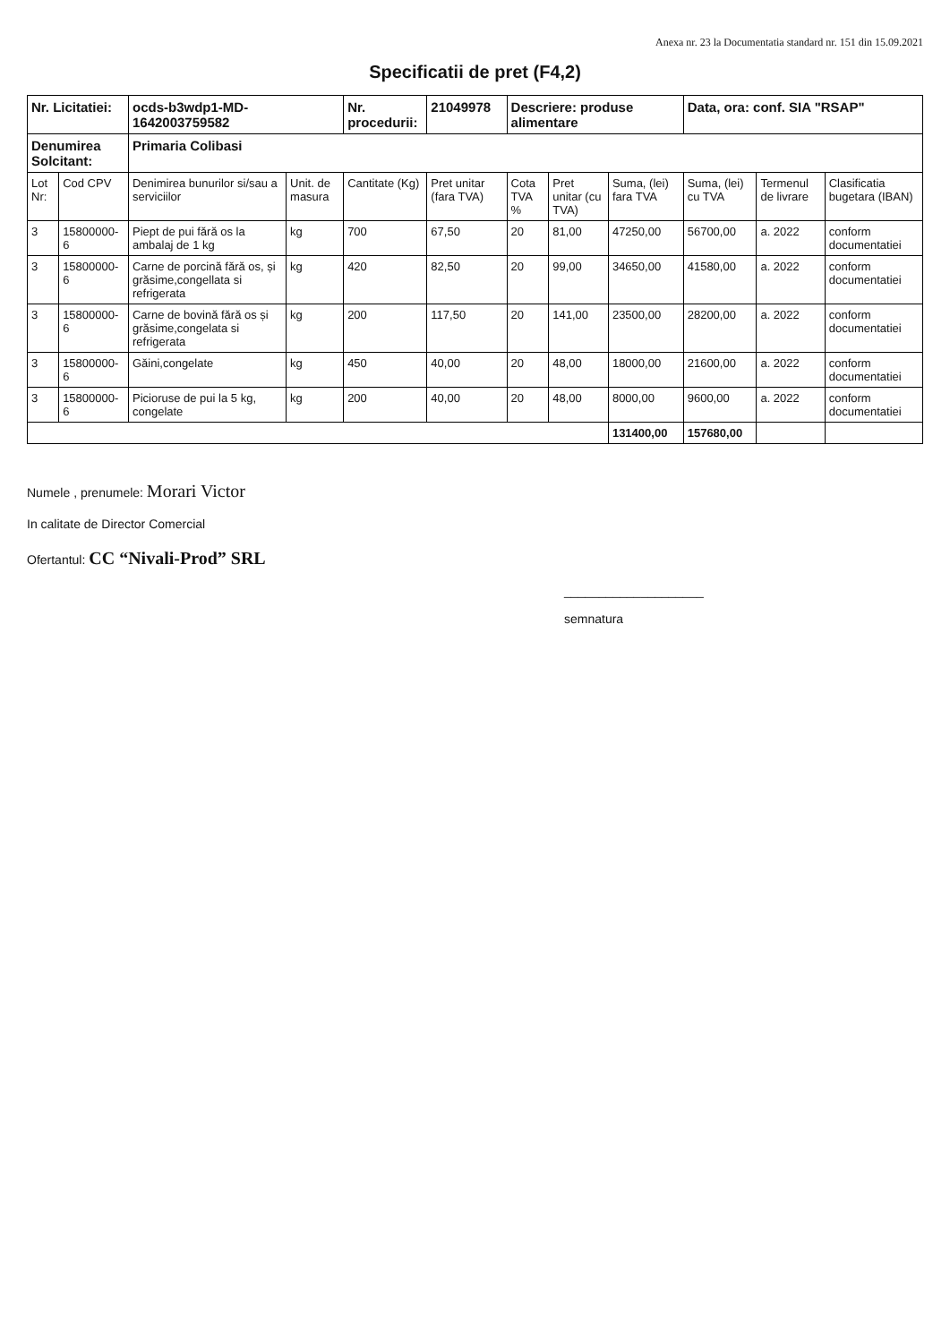Anexa nr. 23 la Documentatia standard nr. 151 din 15.09.2021
Specificatii de pret (F4,2)
| Nr. Licitatiei: | | ocds-b3wdp1-MD-1642003759582 | | Nr. procedurii: | 21049978 | Descriere: produse alimentare | | | Data, ora: conf. SIA "RSAP" | | |
| Denumirea Solcitant: | | Primaria Colibasi | | | | | | | | | |
| Lot Nr: | Cod CPV | Denimirea bunurilor si/sau a serviciilor | Unit. de masura | Cantitate (Kg) | Pret unitar (fara TVA) | Cota TVA % | Pret unitar (cu TVA) | Suma, (lei) fara TVA | Suma, (lei) cu TVA | Termenul de livrare | Clasificatia bugetara (IBAN) |
| 3 | 15800000-6 | Piept de pui fără os la ambalaj de 1 kg | kg | 700 | 67,50 | 20 | 81,00 | 47250,00 | 56700,00 | a. 2022 | conform documentatiei |
| 3 | 15800000-6 | Carne de porcină fără os, și grăsime,congellata si refrigerata | kg | 420 | 82,50 | 20 | 99,00 | 34650,00 | 41580,00 | a. 2022 | conform documentatiei |
| 3 | 15800000-6 | Carne de bovină fără os și grăsime,congelata si refrigerata | kg | 200 | 117,50 | 20 | 141,00 | 23500,00 | 28200,00 | a. 2022 | conform documentatiei |
| 3 | 15800000-6 | Găini,congelate | kg | 450 | 40,00 | 20 | 48,00 | 18000,00 | 21600,00 | a. 2022 | conform documentatiei |
| 3 | 15800000-6 | Picioruse de pui la 5 kg, congelate | kg | 200 | 40,00 | 20 | 48,00 | 8000,00 | 9600,00 | a. 2022 | conform documentatiei |
| | | | | | | | | 131400,00 | 157680,00 | | |
Numele , prenumele: Morari Victor
In calitate de Director Comercial
Ofertantul: CC “Nivali-Prod” SRL
____________________
semnatura